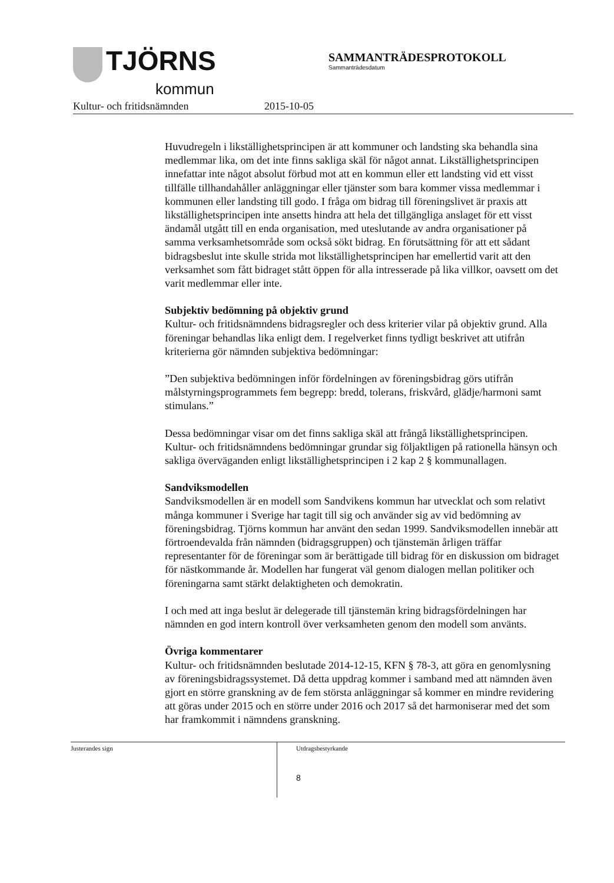TJÖRNS
kommun
SAMMANTRÄDESPROTOKOLL
Sammanträdesdatum
Kultur- och fritidsnämnden 2015-10-05
Huvudregeln i likställighetsprincipen är att kommuner och landsting ska behandla sina medlemmar lika, om det inte finns sakliga skäl för något annat. Likställighetsprincipen innefattar inte något absolut förbud mot att en kommun eller ett landsting vid ett visst tillfälle tillhandahåller anläggningar eller tjänster som bara kommer vissa medlemmar i kommunen eller landsting till godo. I fråga om bidrag till föreningslivet är praxis att likställighetsprincipen inte ansetts hindra att hela det tillgängliga anslaget för ett visst ändamål utgått till en enda organisation, med uteslutande av andra organisationer på samma verksamhetsområde som också sökt bidrag. En förutsättning för att ett sådant bidragsbeslut inte skulle strida mot likställighetsprincipen har emellertid varit att den verksamhet som fått bidraget stått öppen för alla intresserade på lika villkor, oavsett om det varit medlemmar eller inte.
Subjektiv bedömning på objektiv grund
Kultur- och fritidsnämndens bidragsregler och dess kriterier vilar på objektiv grund. Alla föreningar behandlas lika enligt dem. I regelverket finns tydligt beskrivet att utifrån kriterierna gör nämnden subjektiva bedömningar:
”Den subjektiva bedömningen inför fördelningen av föreningsbidrag görs utifrån målstyrningsprogrammets fem begrepp: bredd, tolerans, friskvård, glädje/harmoni samt stimulans.”
Dessa bedömningar visar om det finns sakliga skäl att frångå likställighetsprincipen. Kultur- och fritidsnämndens bedömningar grundar sig följaktligen på rationella hänsyn och sakliga överväganden enligt likställighetsprincipen i 2 kap 2 § kommunallagen.
Sandviksmodellen
Sandviksmodellen är en modell som Sandvikens kommun har utvecklat och som relativt många kommuner i Sverige har tagit till sig och använder sig av vid bedömning av föreningsbidrag. Tjörns kommun har använt den sedan 1999. Sandviksmodellen innebär att förtroendevalda från nämnden (bidragsgruppen) och tjänstemän årligen träffar representanter för de föreningar som är berättigade till bidrag för en diskussion om bidraget för nästkommande år. Modellen har fungerat väl genom dialogen mellan politiker och föreningarna samt stärkt delaktigheten och demokratin.
I och med att inga beslut är delegerade till tjänstemän kring bidragsfördelningen har nämnden en god intern kontroll över verksamheten genom den modell som använts.
Övriga kommentarer
Kultur- och fritidsnämnden beslutade 2014-12-15, KFN § 78-3, att göra en genomlysning av föreningsbidragssystemet. Då detta uppdrag kommer i samband med att nämnden även gjort en större granskning av de fem största anläggningar så kommer en mindre revidering att göras under 2015 och en större under 2016 och 2017 så det harmoniserar med det som har framkommit i nämndens granskning.
Justerandes sign
Utdragsbestyrkande
8